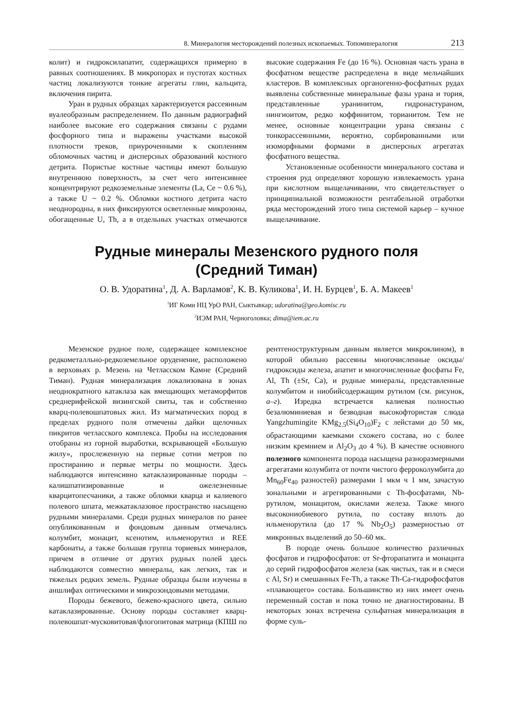8. Минералогия месторождений полезных ископаемых. Топоминералогия 213
колит) и гидроксилапатит, содержащихся примерно в равных соотношениях. В микропорах и пустотах костных частиц локализуются тонкие агрегаты глин, кальцита, включения пирита.
Уран в рудных образцах характеризуется рассеянным вуалеобразным распределением. По данным радиографий наиболее высокие его содержания связаны с рудами фосфорного типа и выражены участками высокой плотности треков, приуроченными к скоплениям обломочных частиц и дисперсных образований костного детрита. Пористые костные частицы имеют большую внутреннюю поверхность, за счет чего интенсивнее концентрируют редкоземельные элементы (La, Ce ~ 0.6 %), а также U ~ 0.2 %. Обломки костного детрита часто неоднородны, в них фиксируются осветленные микрозоны, обогащенные U, Th, а в отдельных участках отмечаются высокие содержания Fe (до 16 %). Основная часть урана в фосфатном веществе распределена в виде мельчайших кластеров. В комплексных органогенно-фосфатных рудах выявлены собственные минеральные фазы урана и тория, представленные уранинитом, гидронастураном, нингиоитом, редко коффинитом, торианитом. Тем не менее, основные концентрации урана связаны с тонкорассеянными, вероятно, сорбированными или изоморфными формами в дисперсных агрегатах фосфатного вещества.
Установленные особенности минерального состава и строения руд определяют хорошую извлекаемость урана при кислотном выщелачивании, что свидетельствует о принципиальной возможности рентабельной отработки ряда месторождений этого типа системой карьер – кучное выщелачивание.
Рудные минералы Мезенского рудного поля
(Средний Тиман)
О. В. Удоратина<sup>1</sup>, Д. А. Варламов<sup>2</sup>, К. В. Куликова<sup>1</sup>, И. Н. Бурцев<sup>1</sup>, Б. А. Макеев<sup>1</sup>
<sup>1</sup> ИГ Коми НЦ УрО РАН, Сыктывкар; udoratina@geo.komisc.ru
<sup>2</sup> ИЭМ РАН, Черноголовка; dima@iem.ac.ru
Мезенское рудное поле, содержащее комплексное редкометалльно-редкоземельное оруденение, расположено в верховьях р. Мезень на Четласском Камне (Средний Тиман). Рудная минерализация локализована в зонах неоднократного катаклаза как вмещающих метаморфитов среднерифейской визингской свиты, так и собственно кварц-полевошпатовых жил. Из магматических пород в пределах рудного поля отмечены дайки щелочных пикритов четласского комплекса. Пробы на исследования отобраны из горной выработки, вскрывающей «Большую жилу», прослеженную на первые сотни метров по простиранию и первые метры по мощности. Здесь наблюдаются интенсивно катаклазированные породы – калишпатизированные и ожелезненные кварцитопесчаники, а также обломки кварца и калиевого полевого шпата, межкатаклазовое пространство насыщено рудными минералами. Среди рудных минералов по ранее опубликованным и фондовым данным отмечались колумбит, монацит, ксенотим, ильменорутил и REE карбонаты, а также большая группа ториевых минералов, причем в отличие от других рудных полей здесь наблюдаются совместно минералы, как легких, так и тяжелых редких земель. Рудные образцы были изучены в аншлифах оптическими и микрозондовыми методами.
Породы бежевого, бежево-красного цвета, сильно катаклазированные. Основу породы составляет кварц-полевошпат-мусковитовая/флогопитовая матрица (КПШ по рентгеноструктурным данным является микроклином), в которой обильно рассеяны многочисленные оксиды/гидроксиды железа, апатит и многочисленные фосфаты Fe, Al, Th (±Sr, Ca), и рудные минералы, представленные колумбитом и ниобийсодержащим рутилом (см. рисунок, а–г). Изредка встречается калиевая полностью безалюминиевая и безводная высокофтористая слюда Yangzhumingite KMg<sub>2.5</sub>(Si<sub>4</sub>O<sub>10</sub>)F<sub>2</sub> с лейстами до 50 мк, обрастающими каемками схожего состава, но с более низким кремнием и Al<sub>2</sub>O<sub>3</sub> до 4 %). В качестве основного полезного компонента порода насыщена разноразмерными агрегатами колумбита от почти чистого ферроколумбита до Mn<sub>60</sub>Fe<sub>40</sub> разностей) размерами 1 мкм ч 1 мм, зачастую зональными и агрегированными с Th-фосфатами, Nb-рутилом, монацитом, окислами железа. Также много высокониобиевого рутила, по составу вплоть до ильменорутила (до 17 % Nb<sub>2</sub>O<sub>5</sub>) размерностью от микронных выделений до 50–60 мк.
В породе очень большое количество различных фосфатов и гидрофосфатов: от Sr-фторапатита и монацита до серий гидрофосфатов железа (как чистых, так и в смеси с Al, Sr) и смешанных Fe-Th, а также Th-Ca-гидрофосфатов «плавающего» состава. Большинство из них имеет очень переменный состав и пока точно не диагностированы. В некоторых зонах встречена сульфатная минерализация в форме суль-